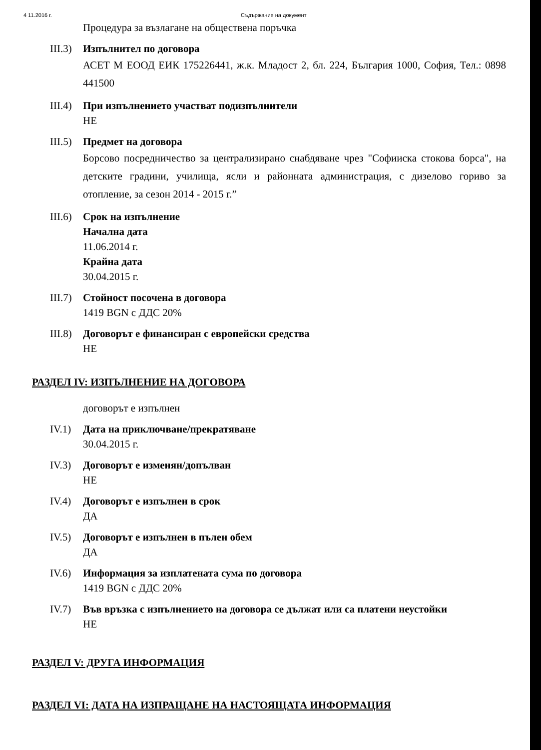4 11.2016 г. Съдържание на документ
Процедура за възлагане на обществена поръчка
III.3)
Изпълнител по договора
АСЕТ М ЕООД ЕИК 175226441, ж.к. Младост 2, бл. 224, България 1000, София, Тел.: 0898 441500
III.4)
При изпълнението участват подизпълнители
НЕ
III.5)
Предмет на договора
Борсово посредничество за централизирано снабдяване чрез "Софииска стокова борса", на детските градини, училища, ясли и районната администрация, с дизелово гориво за отопление, за сезон 2014 - 2015 г.”
III.6)
Срок на изпълнение
Начална дата
11.06.2014 г.
Крайна дата
30.04.2015 г.
III.7)
Стойност посочена в договора
1419 BGN с ДДС 20%
III.8)
Договорът е финансиран с европейски средства
НЕ
РАЗДЕЛ IV: ИЗПЪЛНЕНИЕ НА ДОГОВОРА
договорът е изпълнен
IV.1) Дата на приключване/прекратяване
30.04.2015 г.
IV.3) Договорът е изменян/допълван
НЕ
IV.4) Договорът е изпълнен в срок
ДА
IV.5) Договорът е изпълнен в пълен обем
ДА
IV.6) Информация за изплатената сума по договора
1419 BGN с ДДС 20%
IV.7) Във връзка с изпълнението на договора се дължат или са платени неустойки
НЕ
РАЗДЕЛ V: ДРУГА ИНФОРМАЦИЯ
РАЗДЕЛ VI: ДАТА НА ИЗПРАЩАНЕ НА НАСТОЯЩАТА ИНФОРМАЦИЯ